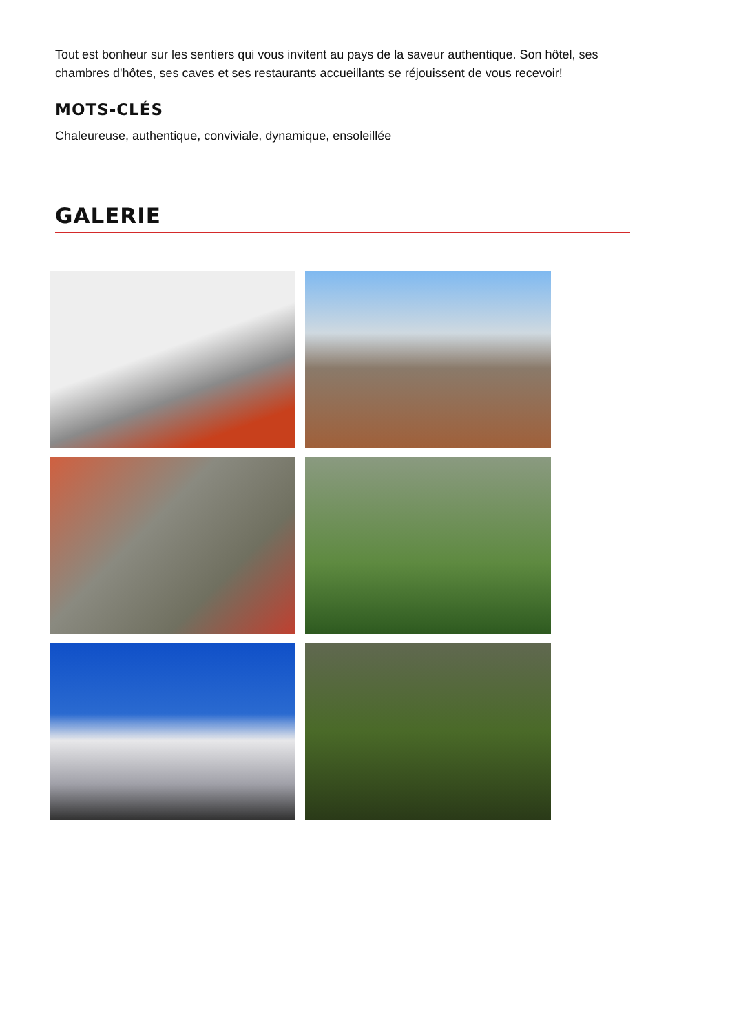Tout est bonheur sur les sentiers qui vous invitent au pays de la saveur authentique. Son hôtel, ses chambres d'hôtes, ses caves et ses restaurants accueillants se réjouissent de vous recevoir!
MOTS-CLÉS
Chaleureuse, authentique, conviviale, dynamique, ensoleillée
GALERIE